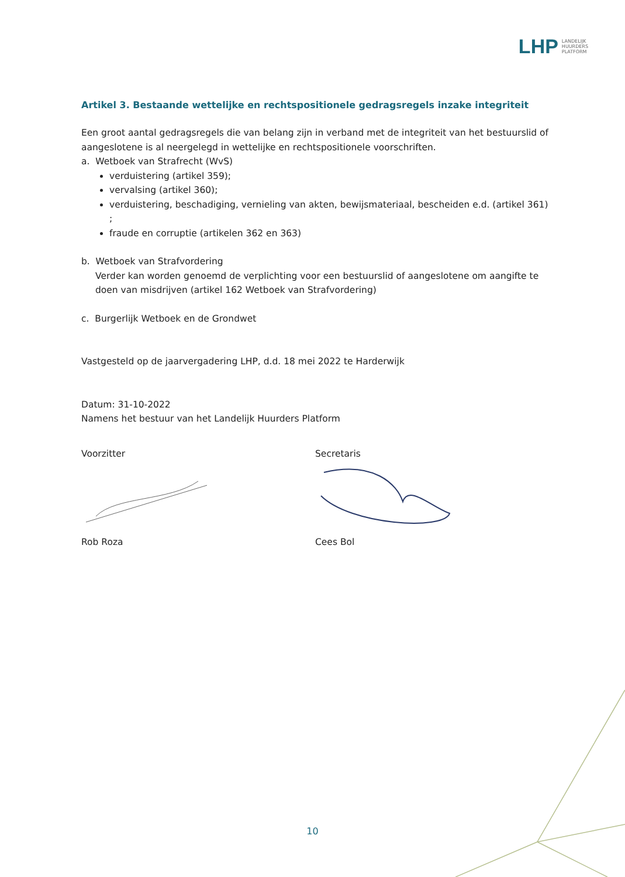LHP LANDELIJK
HUURDERS
PLATFORM
Artikel 3. Bestaande wettelijke en rechtspositionele gedragsregels inzake integriteit
Een groot aantal gedragsregels die van belang zijn in verband met de integriteit van het bestuurslid of aangeslotene is al neergelegd in wettelijke en rechtspositionele voorschriften.
a. Wetboek van Strafrecht (WvS)
verduistering (artikel 359);
vervalsing (artikel 360);
verduistering, beschadiging, vernieling van akten, bewijsmateriaal, bescheiden e.d. (artikel 361) ;
fraude en corruptie (artikelen 362 en 363)
b. Wetboek van Strafvordering
Verder kan worden genoemd de verplichting voor een bestuurslid of aangeslotene om aangifte te doen van misdrijven (artikel 162 Wetboek van Strafvordering)
c. Burgerlijk Wetboek en de Grondwet
Vastgesteld op de jaarvergadering LHP, d.d. 18 mei 2022 te Harderwijk
Datum: 31-10-2022
Namens het bestuur van het Landelijk Huurders Platform
Voorzitter
Rob Roza
Secretaris
Cees Bol
10